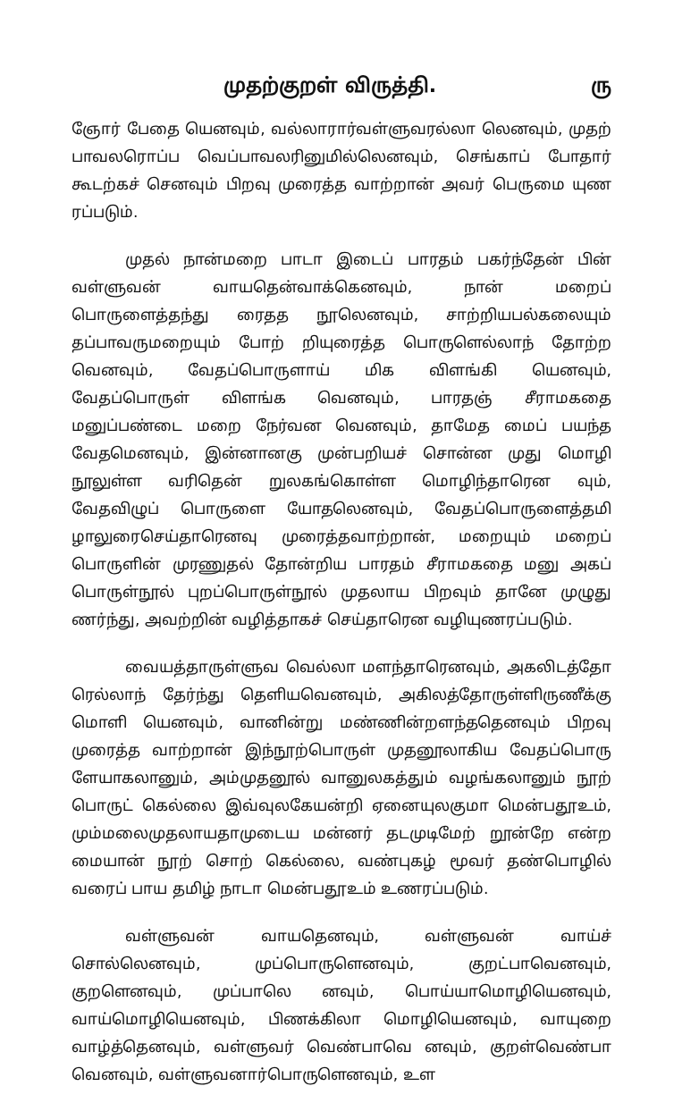முதற்குறள் விருத்தி. ரு
ஞோர் பேதை யெனவும், வல்லாரார்வள்ளுவரல்லா லெனவும், முதற் பாவலரொப்ப வெப்பாவலரினுமில்லெனவும், செங்காப் போதார் கூடற்கச் செனவும் பிறவு முரைத்த வாற்றான் அவர் பெருமை யுண ரப்படும்.
முதல் நான்மறை பாடா இடைப் பாரதம் பகர்ந்தேன் பின் வள்ளுவன் வாயதென்வாக்கெனவும், நான் மறைப் பொருளைத்தந்து ரைதத நூலெனவும், சாற்றியபல்கலையும் தப்பாவருமறையும் போற் றியுரைத்த பொருளெல்லாந் தோற்ற வெனவும், வேதப்பொருளாய் மிக விளங்கி யெனவும், வேதப்பொருள் விளங்க வெனவும், பாரதஞ் சீராமகதை மனுப்பண்டை மறை நேர்வன வெனவும், தாமேத மைப் பயந்த வேதமெனவும், இன்னானகு முன்பறியச் சொன்ன முது மொழி நூலுள்ள வரிதென் றுலகங்கொள்ள மொழிந்தாரென வும், வேதவிழுப் பொருளை யோதலெனவும், வேதப்பொருளைத்தமி ழாலுரைசெய்தாரெனவு முரைத்தவாற்றான், மறையும் மறைப் பொருளின் முரணுதல் தோன்றிய பாரதம் சீராமகதை மனு அகப் பொருள்நூல் புறப்பொருள்நூல் முதலாய பிறவும் தானே முழுது ணர்ந்து, அவற்றின் வழித்தாகச் செய்தாரென வழியுணரப்படும்.
வையத்தாருள்ளுவ வெல்லா மளந்தாரெனவும், அகலிடத்தோ ரெல்லாந் தேர்ந்து தெளியவெனவும், அகிலத்தோருள்ளிருணீக்கு மொளி யெனவும், வானின்று மண்ணின்றளந்ததெனவும் பிறவு முரைத்த வாற்றான் இந்நூற்பொருள் முதனூலாகிய வேதப்பொரு ளேயாகலானும், அம்முதனூல் வானுலகத்தும் வழங்கலானும் நூற் பொருட் கெல்லை இவ்வுலகேயன்றி ஏனையுலகுமா மென்பதூஉம், மும்மலைமுதலாயதாமுடைய மன்னர் தடமுடிமேற் றூன்றே என்ற மையான் நூற் சொற் கெல்லை, வண்புகழ் மூவர் தண்பொழில் வரைப் பாய தமிழ் நாடா மென்பதூஉம் உணரப்படும்.
வள்ளுவன் வாயதெனவும், வள்ளுவன் வாய்ச் சொல்லெனவும், முப்பொருளெனவும், குறட்பாவெனவும், குறளெனவும், முப்பாலெ னவும், பொய்யாமொழியெனவும், வாய்மொழியெனவும், பிணக்கிலா மொழியெனவும், வாயுறை வாழ்த்தெனவும், வள்ளுவர் வெண்பாவெ னவும், குறள்வெண்பா வெனவும், வள்ளுவனார்பொருளெனவும், உள